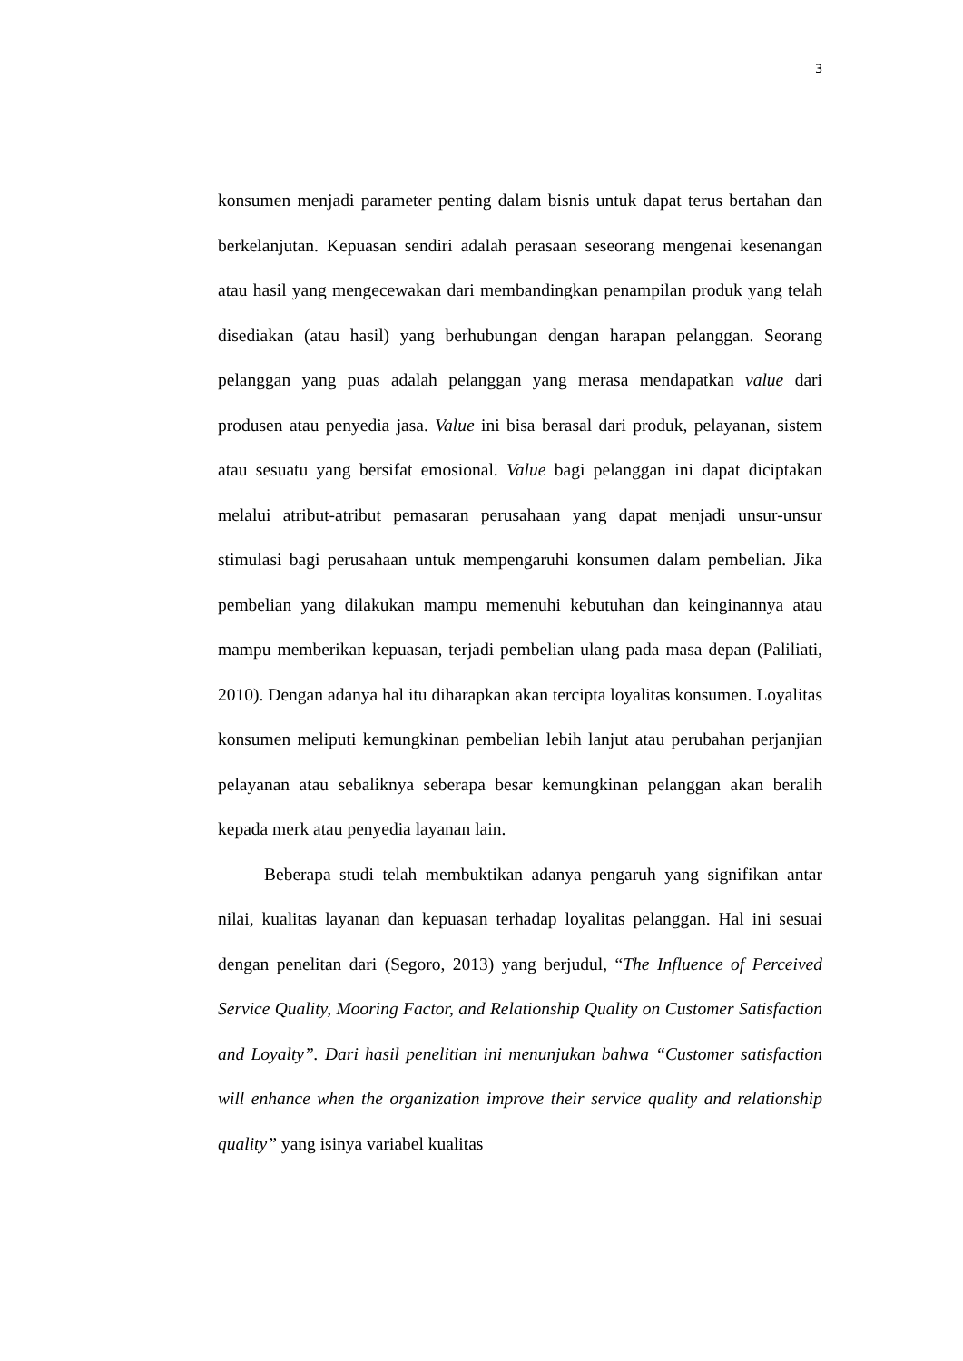3
konsumen menjadi parameter penting dalam bisnis untuk dapat terus bertahan dan berkelanjutan. Kepuasan sendiri adalah perasaan seseorang mengenai kesenangan atau hasil yang mengecewakan dari membandingkan penampilan produk yang telah disediakan (atau hasil) yang berhubungan dengan harapan pelanggan. Seorang pelanggan yang puas adalah pelanggan yang merasa mendapatkan value dari produsen atau penyedia jasa. Value ini bisa berasal dari produk, pelayanan, sistem atau sesuatu yang bersifat emosional. Value bagi pelanggan ini dapat diciptakan melalui atribut-atribut pemasaran perusahaan yang dapat menjadi unsur-unsur stimulasi bagi perusahaan untuk mempengaruhi konsumen dalam pembelian. Jika pembelian yang dilakukan mampu memenuhi kebutuhan dan keinginannya atau mampu memberikan kepuasan, terjadi pembelian ulang pada masa depan (Paliliati, 2010). Dengan adanya hal itu diharapkan akan tercipta loyalitas konsumen. Loyalitas konsumen meliputi kemungkinan pembelian lebih lanjut atau perubahan perjanjian pelayanan atau sebaliknya seberapa besar kemungkinan pelanggan akan beralih kepada merk atau penyedia layanan lain.
Beberapa studi telah membuktikan adanya pengaruh yang signifikan antar nilai, kualitas layanan dan kepuasan terhadap loyalitas pelanggan. Hal ini sesuai dengan penelitan dari (Segoro, 2013) yang berjudul, “The Influence of Perceived Service Quality, Mooring Factor, and Relationship Quality on Customer Satisfaction and Loyalty”. Dari hasil penelitian ini menunjukan bahwa “Customer satisfaction will enhance when the organization improve their service quality and relationship quality” yang isinya variabel kualitas